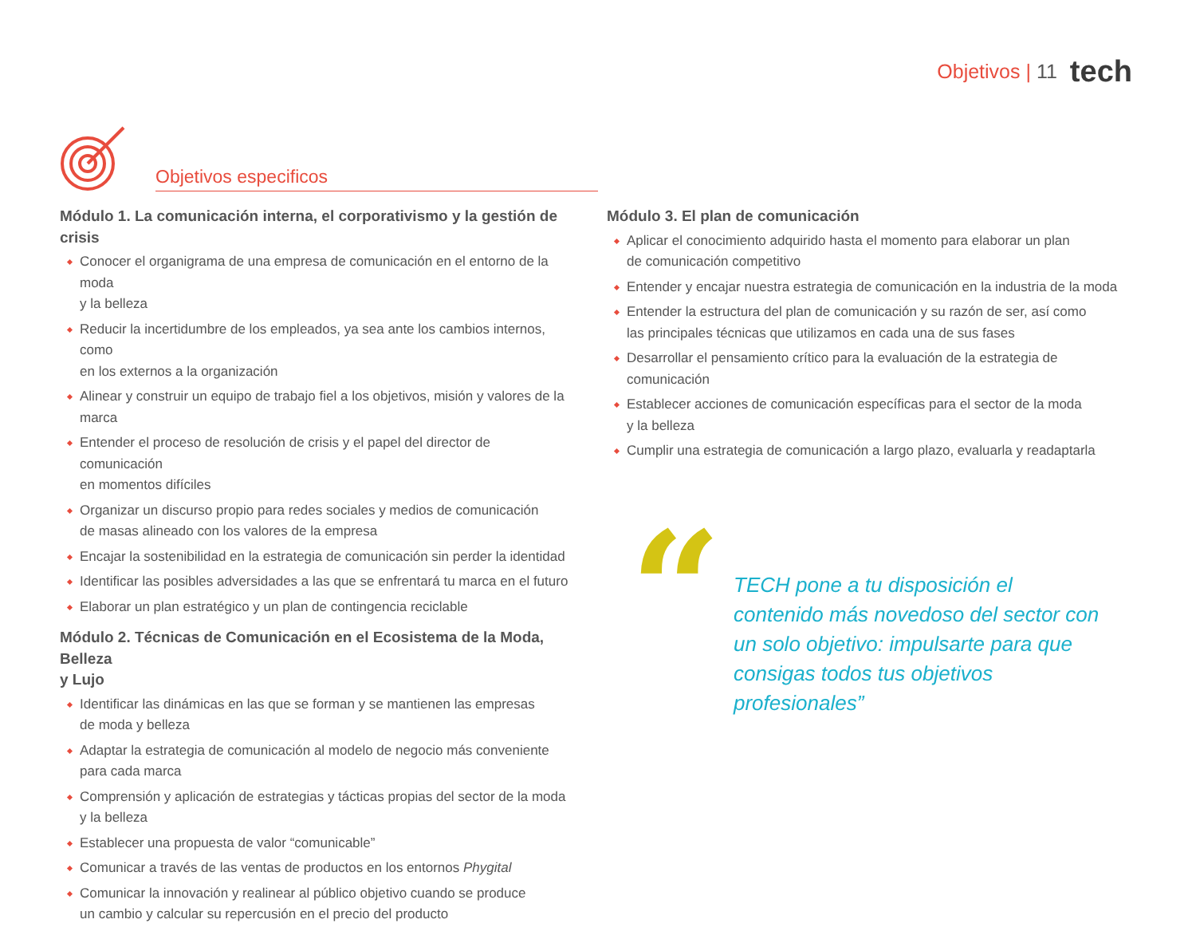Objetivos | 11 tech
Objetivos especificos
Módulo 1. La comunicación interna, el corporativismo y la gestión de crisis
Conocer el organigrama de una empresa de comunicación en el entorno de la moda
y la belleza
Reducir la incertidumbre de los empleados, ya sea ante los cambios internos, como
en los externos a la organización
Alinear y construir un equipo de trabajo fiel a los objetivos, misión y valores de la marca
Entender el proceso de resolución de crisis y el papel del director de comunicación
en momentos difíciles
Organizar un discurso propio para redes sociales y medios de comunicación
de masas alineado con los valores de la empresa
Encajar la sostenibilidad en la estrategia de comunicación sin perder la identidad
Identificar las posibles adversidades a las que se enfrentará tu marca en el futuro
Elaborar un plan estratégico y un plan de contingencia reciclable
Módulo 2. Técnicas de Comunicación en el Ecosistema de la Moda, Belleza
y Lujo
Identificar las dinámicas en las que se forman y se mantienen las empresas
de moda y belleza
Adaptar la estrategia de comunicación al modelo de negocio más conveniente
para cada marca
Comprensión y aplicación de estrategias y tácticas propias del sector de la moda
y la belleza
Establecer una propuesta de valor “comunicable”
Comunicar a través de las ventas de productos en los entornos Phygital
Comunicar la innovación y realinear al público objetivo cuando se produce
un cambio y calcular su repercusión en el precio del producto
Módulo 3. El plan de comunicación
Aplicar el conocimiento adquirido hasta el momento para elaborar un plan
de comunicación competitivo
Entender y encajar nuestra estrategia de comunicación en la industria de la moda
Entender la estructura del plan de comunicación y su razón de ser, así como
las principales técnicas que utilizamos en cada una de sus fases
Desarrollar el pensamiento crítico para la evaluación de la estrategia de comunicación
Establecer acciones de comunicación específicas para el sector de la moda
y la belleza
Cumplir una estrategia de comunicación a largo plazo, evaluarla y readaptarla
“
TECH pone a tu disposición el contenido más novedoso del sector con un solo objetivo: impulsarte para que consigas todos tus objetivos profesionales”